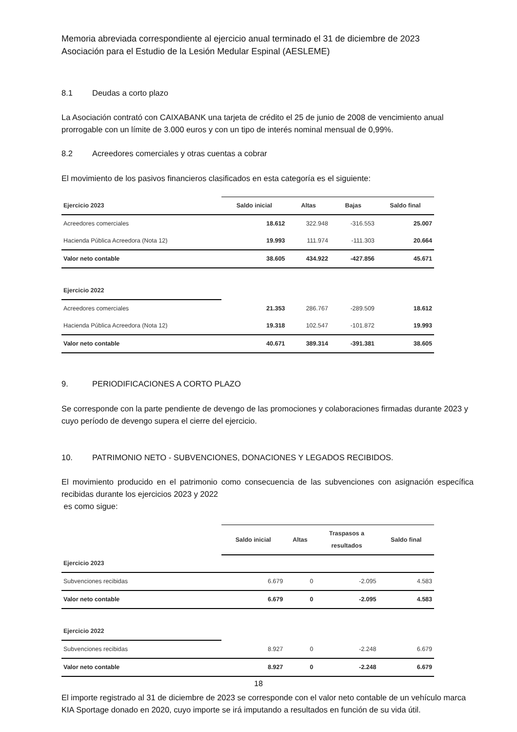Memoria abreviada correspondiente al ejercicio anual terminado el 31 de diciembre de 2023
Asociación para el Estudio de la Lesión Medular Espinal (AESLEME)
8.1 Deudas a corto plazo
La Asociación contrató con CAIXABANK una tarjeta de crédito el 25 de junio de 2008 de vencimiento anual prorrogable con un límite de 3.000 euros y con un tipo de interés nominal mensual de 0,99%.
8.2 Acreedores comerciales y otras cuentas a cobrar
El movimiento de los pasivos financieros clasificados en esta categoría es el siguiente:
| Ejercicio 2023 | Saldo inicial | Altas | Bajas | Saldo final |
| --- | --- | --- | --- | --- |
| Acreedores comerciales | 18.612 | 322.948 | -316.553 | 25.007 |
| Hacienda Pública Acreedora (Nota 12) | 19.993 | 111.974 | -111.303 | 20.664 |
| Valor neto contable | 38.605 | 434.922 | -427.856 | 45.671 |
| Ejercicio 2022 | | | | |
| Acreedores comerciales | 21.353 | 286.767 | -289.509 | 18.612 |
| Hacienda Pública Acreedora (Nota 12) | 19.318 | 102.547 | -101.872 | 19.993 |
| Valor neto contable | 40.671 | 389.314 | -391.381 | 38.605 |
9. PERIODIFICACIONES A CORTO PLAZO
Se corresponde con la parte pendiente de devengo de las promociones y colaboraciones firmadas durante 2023 y cuyo período de devengo supera el cierre del ejercicio.
10. PATRIMONIO NETO - SUBVENCIONES, DONACIONES Y LEGADOS RECIBIDOS.
El movimiento producido en el patrimonio como consecuencia de las subvenciones con asignación específica recibidas durante los ejercicios 2023 y 2022
es como sigue:
| | Saldo inicial | Altas | Traspasos a resultados | Saldo final |
| --- | --- | --- | --- | --- |
| Ejercicio 2023 | | | | |
| Subvenciones recibidas | 6.679 | 0 | -2.095 | 4.583 |
| Valor neto contable | 6.679 | 0 | -2.095 | 4.583 |
| Ejercicio 2022 | | | | |
| Subvenciones recibidas | 8.927 | 0 | -2.248 | 6.679 |
| Valor neto contable | 8.927 | 0 | -2.248 | 6.679 |
El importe registrado al 31 de diciembre de 2023 se corresponde con el valor neto contable de un vehículo marca KIA Sportage donado en 2020, cuyo importe se irá imputando a resultados en función de su vida útil.
18